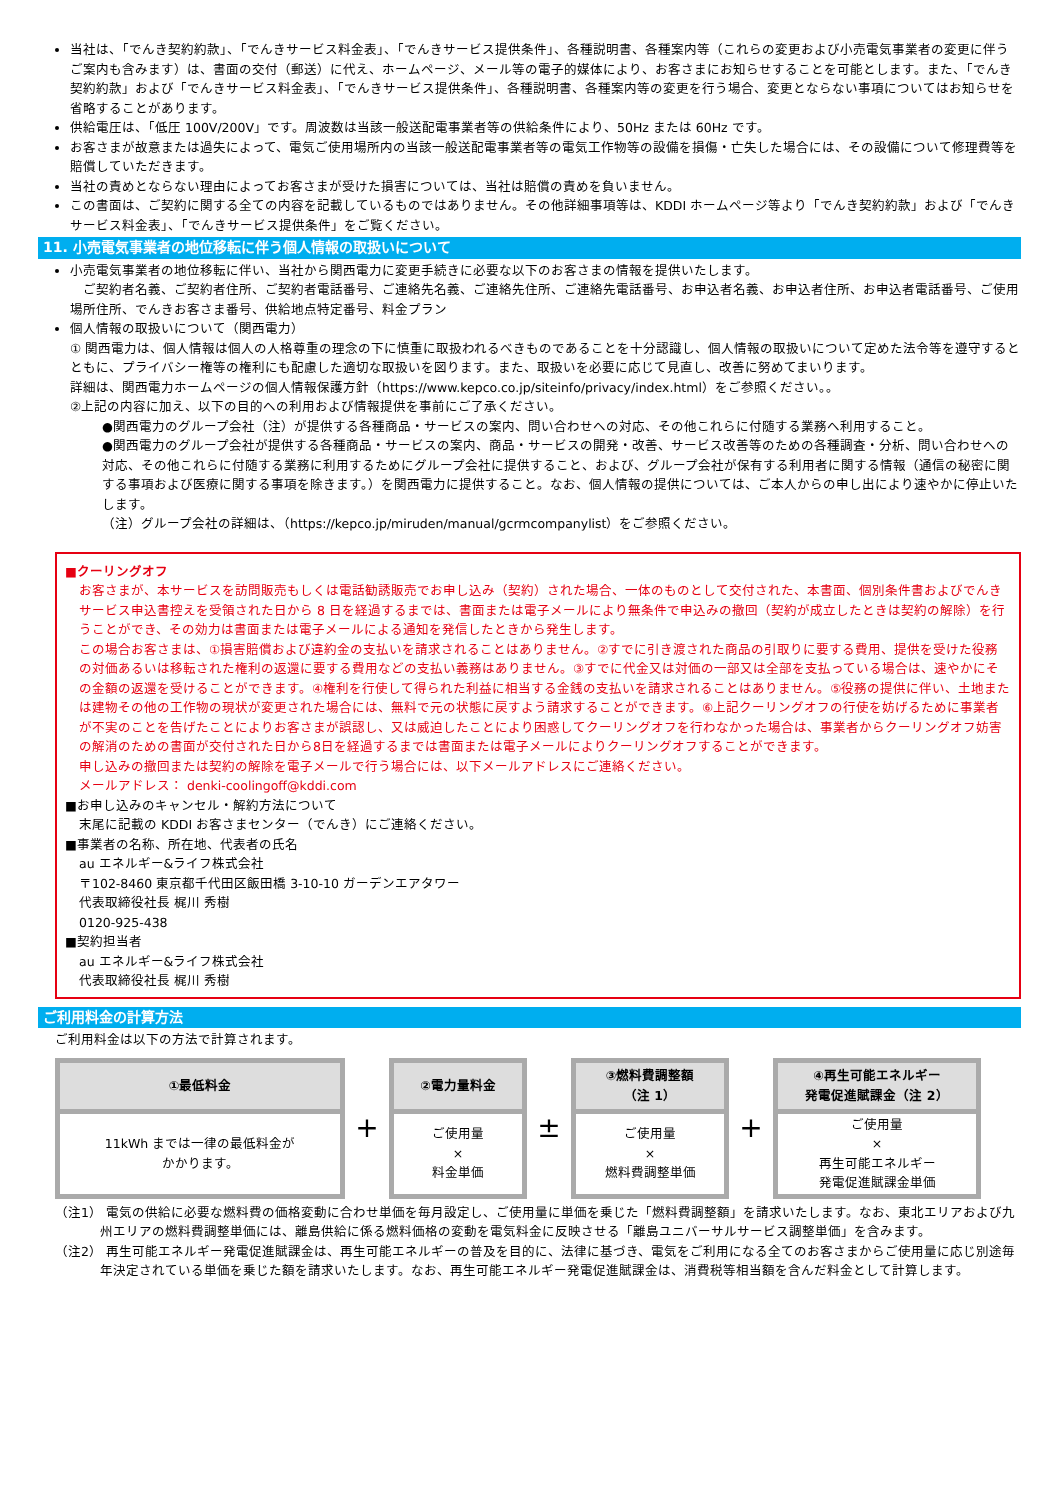当社は、「でんき契約約款」、「でんきサービス料金表」、「でんきサービス提供条件」、各種説明書、各種案内等（これらの変更および小売電気事業者の変更に伴うご案内も含みます）は、書面の交付（郵送）に代え、ホームページ、メール等の電子的媒体により、お客さまにお知らせすることを可能とします。また、「でんき契約約款」および「でんきサービス料金表」、「でんきサービス提供条件」、各種説明書、各種案内等の変更を行う場合、変更とならない事項についてはお知らせを省略することがあります。
供給電圧は、「低圧 100V/200V」です。周波数は当該一般送配電事業者等の供給条件により、50Hz または 60Hz です。
お客さまが故意または過失によって、電気ご使用場所内の当該一般送配電事業者等の電気工作物等の設備を損傷・亡失した場合には、その設備について修理費等を賠償していただきます。
当社の責めとならない理由によってお客さまが受けた損害については、当社は賠償の責めを負いません。
この書面は、ご契約に関する全ての内容を記載しているものではありません。その他詳細事項等は、KDDI ホームページ等より「でんき契約約款」および「でんきサービス料金表」、「でんきサービス提供条件」をご覧ください。
11. 小売電気事業者の地位移転に伴う個人情報の取扱いについて
小売電気事業者の地位移転に伴い、当社から関西電力に変更手続きに必要な以下のお客さまの情報を提供いたします。
　ご契約者名義、ご契約者住所、ご契約者電話番号、ご連絡先名義、ご連絡先住所、ご連絡先電話番号、お申込者名義、お申込者住所、お申込者電話番号、ご使用場所住所、でんきお客さま番号、供給地点特定番号、料金プラン
個人情報の取扱いについて（関西電力）
① 関西電力は、個人情報は個人の人格尊重の理念の下に慎重に取扱われるべきものであることを十分認識し、個人情報の取扱いについて定めた法令等を遵守するとともに、プライバシー権等の権利にも配慮した適切な取扱いを図ります。また、取扱いを必要に応じて見直し、改善に努めてまいります。
詳細は、関西電力ホームページの個人情報保護方針（https://www.kepco.co.jp/siteinfo/privacy/index.html）をご参照ください。。
②上記の内容に加え、以下の目的への利用および情報提供を事前にご了承ください。
●関西電力のグループ会社（注）が提供する各種商品・サービスの案内、問い合わせへの対応、その他これらに付随する業務へ利用すること。
●関西電力のグループ会社が提供する各種商品・サービスの案内、商品・サービスの開発・改善、サービス改善等のための各種調査・分析、問い合わせへの対応、その他これらに付随する業務に利用するためにグループ会社に提供すること、および、グループ会社が保有する利用者に関する情報（通信の秘密に関する事項および医療に関する事項を除きます。）を関西電力に提供すること。なお、個人情報の提供については、ご本人からの申し出により速やかに停止いたします。
（注）グループ会社の詳細は、（https://kepco.jp/miruden/manual/gcrmcompanylist）をご参照ください。
■クーリングオフ
お客さまが、本サービスを訪問販売もしくは電話勧誘販売でお申し込み（契約）された場合、一体のものとして交付された、本書面、個別条件書およびでんきサービス申込書控えを受領された日から 8 日を経過するまでは、書面または電子メールにより無条件で申込みの撤回（契約が成立したときは契約の解除）を行うことができ、その効力は書面または電子メールによる通知を発信したときから発生します。
この場合お客さまは、①損害賠償および違約金の支払いを請求されることはありません。②すでに引き渡された商品の引取りに要する費用、提供を受けた役務の対価あるいは移転された権利の返還に要する費用などの支払い義務はありません。③すでに代金又は対価の一部又は全部を支払っている場合は、速やかにその金額の返還を受けることができます。④権利を行使して得られた利益に相当する金銭の支払いを請求されることはありません。⑤役務の提供に伴い、土地または建物その他の工作物の現状が変更された場合には、無料で元の状態に戻すよう請求することができます。⑥上記クーリングオフの行使を妨げるために事業者が不実のことを告げたことによりお客さまが誤認し、又は威迫したことにより困惑してクーリングオフを行わなかった場合は、事業者からクーリングオフ妨害の解消のための書面が交付された日から8日を経過するまでは書面または電子メールによりクーリングオフすることができます。
申し込みの撤回または契約の解除を電子メールで行う場合には、以下メールアドレスにご連絡ください。
メールアドレス： denki-coolingoff@kddi.com
■お申し込みのキャンセル・解約方法について
末尾に記載の KDDI お客さまセンター（でんき）にご連絡ください。
■事業者の名称、所在地、代表者の氏名
au エネルギー&ライフ株式会社
〒102-8460 東京都千代田区飯田橋 3-10-10 ガーデンエアタワー
代表取締役社長 梶川 秀樹
0120-925-438
■契約担当者
au エネルギー&ライフ株式会社
代表取締役社長 梶川 秀樹
ご利用料金の計算方法
ご利用料金は以下の方法で計算されます。
①最低料金
11kWh までは一律の最低料金が
かかります。
+
②電力量料金
ご使用量
×
料金単価
±
③燃料費調整額
（注 1）
ご使用量
×
燃料費調整単価
+
④再生可能エネルギー
発電促進賦課金（注 2）
ご使用量
×
再生可能エネルギー
発電促進賦課金単価
（注1） 電気の供給に必要な燃料費の価格変動に合わせ単価を毎月設定し、ご使用量に単価を乗じた「燃料費調整額」を請求いたします。なお、東北エリアおよび九州エリアの燃料費調整単価には、離島供給に係る燃料価格の変動を電気料金に反映させる「離島ユニバーサルサービス調整単価」を含みます。
（注2） 再生可能エネルギー発電促進賦課金は、再生可能エネルギーの普及を目的に、法律に基づき、電気をご利用になる全てのお客さまからご使用量に応じ別途毎年決定されている単価を乗じた額を請求いたします。なお、再生可能エネルギー発電促進賦課金は、消費税等相当額を含んだ料金として計算します。